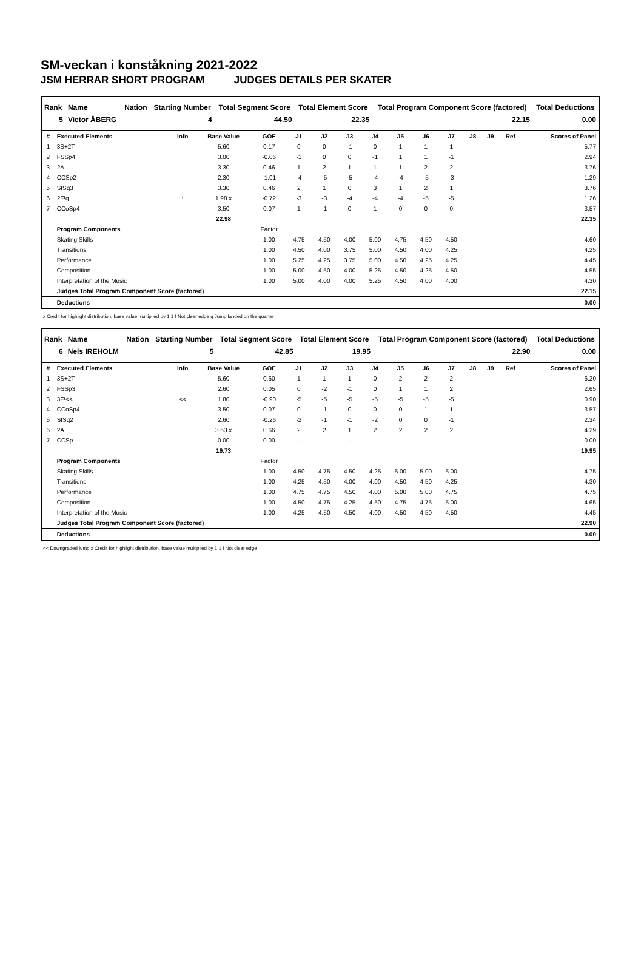SM-veckan i konståkning 2021-2022
JSM HERRAR SHORT PROGRAM JUDGES DETAILS PER SKATER
| Rank | Name | Nation | Starting Number | Total Segment Score | Total Element Score | Total Program Component Score (factored) | Total Deductions |
| --- | --- | --- | --- | --- | --- | --- | --- |
| 5 | Victor ÅBERG | | 4 | 44.50 | 22.35 | 22.15 | 0.00 |
| # | Executed Elements | Info | Base Value | GOE | J1 | J2 | J3 | J4 | J5 | J6 | J7 | J8 | J9 | Ref | Scores of Panel |
| --- | --- | --- | --- | --- | --- | --- | --- | --- | --- | --- | --- | --- | --- | --- | --- |
| 1 | 3S+2T | | 5.60 | 0.17 | 0 | 0 | -1 | 0 | 1 | 1 | 1 | | | | 5.77 |
| 2 | FSSp4 | | 3.00 | -0.06 | -1 | 0 | 0 | -1 | 1 | 1 | -1 | | | | 2.94 |
| 3 | 2A | | 3.30 | 0.46 | 1 | 2 | 1 | 1 | 1 | 2 | 2 | | | | 3.76 |
| 4 | CCSp2 | | 2.30 | -1.01 | -4 | -5 | -5 | -4 | -4 | -5 | -3 | | | | 1.29 |
| 5 | StSq3 | | 3.30 | 0.46 | 2 | 1 | 0 | 3 | 1 | 2 | 1 | | | | 3.76 |
| 6 | 2F!q | ! | 1.98 x | -0.72 | -3 | -3 | -4 | -4 | -4 | -5 | -5 | | | | 1.26 |
| 7 | CCoSp4 | | 3.50 | 0.07 | 1 | -1 | 0 | 1 | 0 | 0 | 0 | | | | 3.57 |
| | | | 22.98 | | | | | | | | | | | | 22.35 |
| | Program Components | | | Factor | | | | | | | | | | | |
| | Skating Skills | | | 1.00 | 4.75 | 4.50 | 4.00 | 5.00 | 4.75 | 4.50 | 4.50 | | | | 4.60 |
| | Transitions | | | 1.00 | 4.50 | 4.00 | 3.75 | 5.00 | 4.50 | 4.00 | 4.25 | | | | 4.25 |
| | Performance | | | 1.00 | 5.25 | 4.25 | 3.75 | 5.00 | 4.50 | 4.25 | 4.25 | | | | 4.45 |
| | Composition | | | 1.00 | 5.00 | 4.50 | 4.00 | 5.25 | 4.50 | 4.25 | 4.50 | | | | 4.55 |
| | Interpretation of the Music | | | 1.00 | 5.00 | 4.00 | 4.00 | 5.25 | 4.50 | 4.00 | 4.00 | | | | 4.30 |
| | Judges Total Program Component Score (factored) | | | | | | | | | | | | | | 22.15 |
| | Deductions | | | | | | | | | | | | | | 0.00 |
x Credit for highlight distribution, base value multiplied by 1.1 ! Not clear edge q Jump landed on the quarter
| Rank | Name | Nation | Starting Number | Total Segment Score | Total Element Score | Total Program Component Score (factored) | Total Deductions |
| --- | --- | --- | --- | --- | --- | --- | --- |
| 6 | Nels IREHOLM | | 5 | 42.85 | 19.95 | 22.90 | 0.00 |
| # | Executed Elements | Info | Base Value | GOE | J1 | J2 | J3 | J4 | J5 | J6 | J7 | J8 | J9 | Ref | Scores of Panel |
| --- | --- | --- | --- | --- | --- | --- | --- | --- | --- | --- | --- | --- | --- | --- | --- |
| 1 | 3S+2T | | 5.60 | 0.60 | 1 | 1 | 1 | 0 | 2 | 2 | 2 | | | | 6.20 |
| 2 | FSSp3 | | 2.60 | 0.05 | 0 | -2 | -1 | 0 | 1 | 1 | 2 | | | | 2.65 |
| 3 | 3F!<< | << | 1.80 | -0.90 | -5 | -5 | -5 | -5 | -5 | -5 | -5 | | | | 0.90 |
| 4 | CCoSp4 | | 3.50 | 0.07 | 0 | -1 | 0 | 0 | 0 | 1 | 1 | | | | 3.57 |
| 5 | StSq2 | | 2.60 | -0.26 | -2 | -1 | -1 | -2 | 0 | 0 | -1 | | | | 2.34 |
| 6 | 2A | | 3.63 x | 0.66 | 2 | 2 | 1 | 2 | 2 | 2 | 2 | | | | 4.29 |
| 7 | CCSp | | 0.00 | 0.00 | - | - | - | - | - | - | - | | | | 0.00 |
| | | | 19.73 | | | | | | | | | | | | 19.95 |
| | Program Components | | | Factor | | | | | | | | | | | |
| | Skating Skills | | | 1.00 | 4.50 | 4.75 | 4.50 | 4.25 | 5.00 | 5.00 | 5.00 | | | | 4.75 |
| | Transitions | | | 1.00 | 4.25 | 4.50 | 4.00 | 4.00 | 4.50 | 4.50 | 4.25 | | | | 4.30 |
| | Performance | | | 1.00 | 4.75 | 4.75 | 4.50 | 4.00 | 5.00 | 5.00 | 4.75 | | | | 4.75 |
| | Composition | | | 1.00 | 4.50 | 4.75 | 4.25 | 4.50 | 4.75 | 4.75 | 5.00 | | | | 4.65 |
| | Interpretation of the Music | | | 1.00 | 4.25 | 4.50 | 4.50 | 4.00 | 4.50 | 4.50 | 4.50 | | | | 4.45 |
| | Judges Total Program Component Score (factored) | | | | | | | | | | | | | | 22.90 |
| | Deductions | | | | | | | | | | | | | | 0.00 |
<< Downgraded jump x Credit for highlight distribution, base value multiplied by 1.1 ! Not clear edge